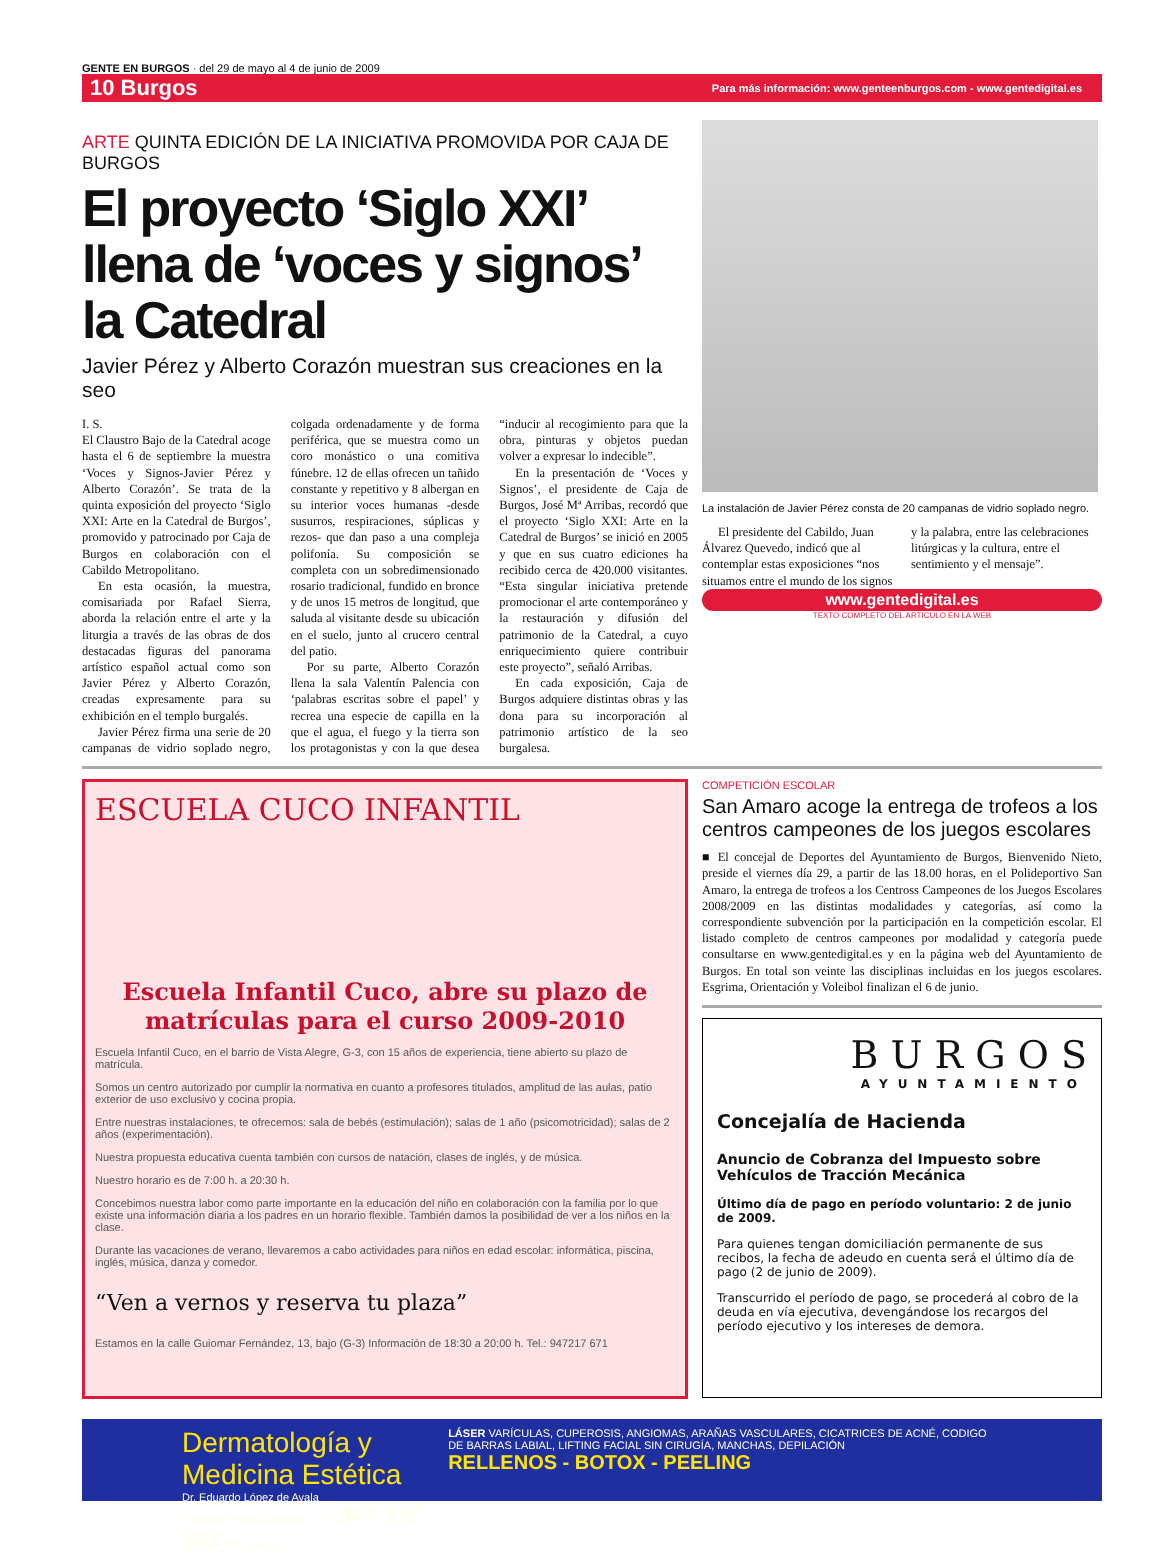GENTE EN BURGOS · del 29 de mayo al 4 de junio de 2009
10 Burgos Para más información: www.genteenburgos.com - www.gentedigital.es
ARTE QUINTA EDICIÓN DE LA INICIATIVA PROMOVIDA POR CAJA DE BURGOS
El proyecto ‘Siglo XXI’ llena de ‘voces y signos’ la Catedral
Javier Pérez y Alberto Corazón muestran sus creaciones en la seo
I. S.
El Claustro Bajo de la Catedral acoge hasta el 6 de septiembre la muestra ‘Voces y Signos-Javier Pérez y Alberto Corazón’. Se trata de la quinta exposición del proyecto ‘Siglo XXI: Arte en la Catedral de Burgos’, promovido y patrocinado por Caja de Burgos en colaboración con el Cabildo Metropolitano.
En esta ocasión, la muestra, comisariada por Rafael Sierra, aborda la relación entre el arte y la liturgia a través de las obras de dos destacadas figuras del panorama artístico español actual como son Javier Pérez y Alberto Corazón, creadas expresamente para su exhibición en el templo burgalés.
Javier Pérez firma una serie de 20 campanas de vidrio soplado negro, colgada ordenadamente y de forma periférica, que se muestra como un coro monástico o una comitiva fúnebre. 12 de ellas ofrecen un tañido constante y repetitivo y 8 albergan en su interior voces humanas -desde susurros, respiraciones, súplicas y rezos- que dan paso a una compleja polifonía. Su composición se completa con un sobredimensionado rosario tradicional, fundido en bronce y de unos 15 metros de longitud, que saluda al visitante desde su ubicación en el suelo, junto al crucero central del patio.
Por su parte, Alberto Corazón llena la sala Valentín Palencia con ‘palabras escritas sobre el papel’ y recrea una especie de capilla en la que el agua, el fuego y la tierra son los protagonistas y con la que desea “inducir al recogimiento para que la obra, pinturas y objetos puedan volver a expresar lo indecible”.
En la presentación de ‘Voces y Signos’, el presidente de Caja de Burgos, José Mª Arribas, recordó que el proyecto ‘Siglo XXI: Arte en la Catedral de Burgos’ se inició en 2005 y que en sus cuatro ediciones ha recibido cerca de 420.000 visitantes. “Esta singular iniciativa pretende promocionar el arte contemporáneo y la restauración y difusión del patrimonio de la Catedral, a cuyo enriquecimiento quiere contribuir este proyecto”, señaló Arribas.
En cada exposición, Caja de Burgos adquiere distintas obras y las dona para su incorporación al patrimonio artístico de la seo burgalesa.
La instalación de Javier Pérez consta de 20 campanas de vidrio soplado negro.
El presidente del Cabildo, Juan Álvarez Quevedo, indicó que al contemplar estas exposiciones “nos situamos entre el mundo de los signos y la palabra, entre las celebraciones litúrgicas y la cultura, entre el sentimiento y el mensaje”.
www.gentedigital.es
TEXTO COMPLETO DEL ARTICULO EN LA WEB
ESCUELA CUCO INFANTIL
Escuela Infantil Cuco, abre su plazo de matrículas para el curso 2009-2010
Escuela Infantil Cuco, en el barrio de Vista Alegre, G-3, con 15 años de experiencia, tiene abierto su plazo de matrícula.
Somos un centro autorizado por cumplir la normativa en cuanto a profesores titulados, amplitud de las aulas, patio exterior de uso exclusivo y cocina propia.
Entre nuestras instalaciones, te ofrecemos: sala de bebés (estimulación); salas de 1 año (psicomotricidad); salas de 2 años (experimentación).
Nuestra propuesta educativa cuenta también con cursos de natación, clases de inglés, y de música.
Nuestro horario es de 7:00 h. a 20:30 h.
Concebimos nuestra labor como parte importante en la educación del niño en colaboración con la familia por lo que existe una información diaria a los padres en un horario flexible. También damos la posibilidad de ver a los niños en la clase.
Durante las vacaciones de verano, llevaremos a cabo actividades para niños en edad escolar: informática, piscina, inglés, música, danza y comedor.
“Ven a vernos y reserva tu plaza”
Estamos en la calle Guiomar Fernández, 13, bajo (G-3) Información de 18:30 a 20:00 h. Tel.: 947217 671
COMPETICIÓN ESCOLAR
San Amaro acoge la entrega de trofeos a los centros campeones de los juegos escolares
■ El concejal de Deportes del Ayuntamiento de Burgos, Bienvenido Nieto, preside el viernes día 29, a partir de las 18.00 horas, en el Polideportivo San Amaro, la entrega de trofeos a los Centross Campeones de los Juegos Escolares 2008/2009 en las distintas modalidades y categorías, así como la correspondiente subvención por la participación en la competición escolar. El listado completo de centros campeones por modalidad y categoría puede consultarse en www.gentedigital.es y en la página web del Ayuntamiento de Burgos. En total son veinte las disciplinas incluidas en los juegos escolares. Esgrima, Orientación y Voleibol finalizan el 6 de junio.
B U R G O S
AYUNTAMIENTO
Concejalía de Hacienda
Anuncio de Cobranza del Impuesto sobre Vehículos de Tracción Mecánica
Último día de pago en período voluntario: 2 de junio de 2009.
Para quienes tengan domiciliación permanente de sus recibos, la fecha de adeudo en cuenta será el último día de pago (2 de junio de 2009).
Transcurrido el período de pago, se procederá al cobro de la deuda en vía ejecutiva, devengándose los recargos del período ejecutivo y los intereses de demora.
Dermatología y Medicina Estética
Dr. Eduardo López de Ayala
Hospital Reyes Católicos, 37-41 947 237 263 (Cita previa)
LÁSER VARÍCULAS, CUPEROSIS, ANGIOMAS, ARAÑAS VASCULARES, CICATRICES DE ACNÉ, CODIGO DE BARRAS LABIAL, LIFTING FACIAL SIN CIRUGÍA, MANCHAS, DEPILACIÓN
RELLENOS - BOTOX - PEELING